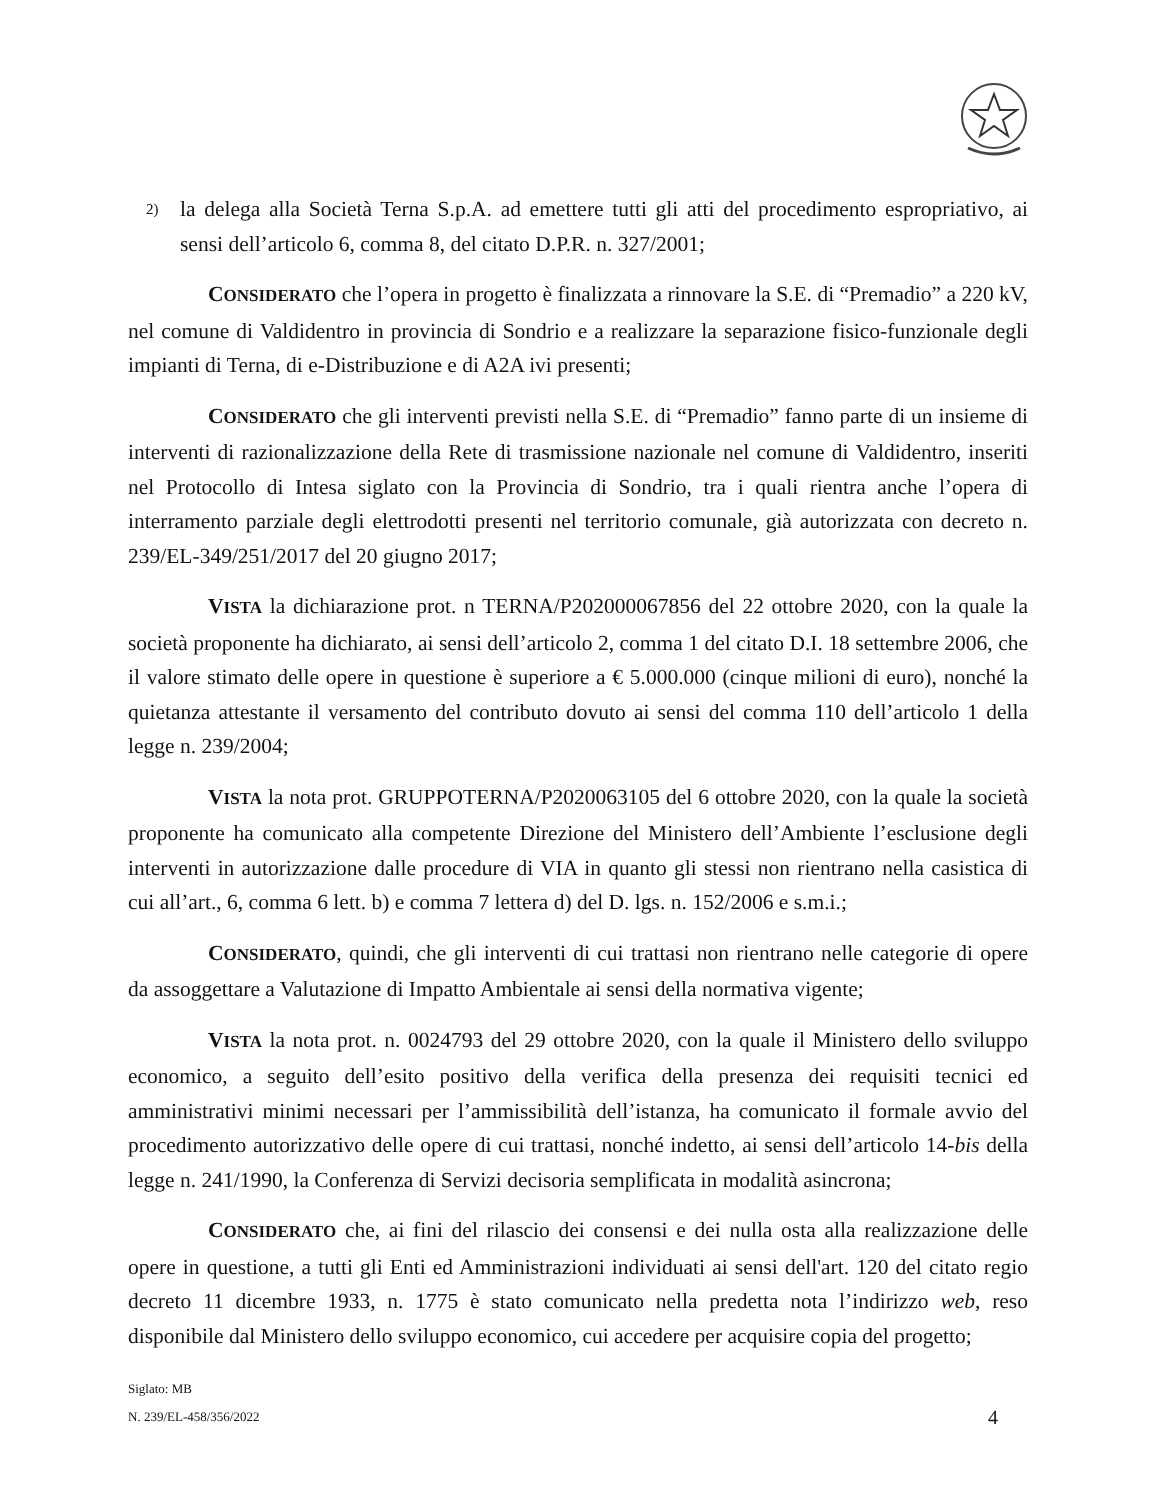2) la delega alla Società Terna S.p.A. ad emettere tutti gli atti del procedimento espropriativo, ai sensi dell’articolo 6, comma 8, del citato D.P.R. n. 327/2001;
CONSIDERATO che l’opera in progetto è finalizzata a rinnovare la S.E. di “Premadio” a 220 kV, nel comune di Valdidentro in provincia di Sondrio e a realizzare la separazione fisico-funzionale degli impianti di Terna, di e-Distribuzione e di A2A ivi presenti;
CONSIDERATO che gli interventi previsti nella S.E. di “Premadio” fanno parte di un insieme di interventi di razionalizzazione della Rete di trasmissione nazionale nel comune di Valdidentro, inseriti nel Protocollo di Intesa siglato con la Provincia di Sondrio, tra i quali rientra anche l’opera di interramento parziale degli elettrodotti presenti nel territorio comunale, già autorizzata con decreto n. 239/EL-349/251/2017 del 20 giugno 2017;
VISTA la dichiarazione prot. n TERNA/P202000067856 del 22 ottobre 2020, con la quale la società proponente ha dichiarato, ai sensi dell’articolo 2, comma 1 del citato D.I. 18 settembre 2006, che il valore stimato delle opere in questione è superiore a € 5.000.000 (cinque milioni di euro), nonché la quietanza attestante il versamento del contributo dovuto ai sensi del comma 110 dell’articolo 1 della legge n. 239/2004;
VISTA la nota prot. GRUPPOTERNA/P2020063105 del 6 ottobre 2020, con la quale la società proponente ha comunicato alla competente Direzione del Ministero dell’Ambiente l’esclusione degli interventi in autorizzazione dalle procedure di VIA in quanto gli stessi non rientrano nella casistica di cui all’art., 6, comma 6 lett. b) e comma 7 lettera d) del D. lgs. n. 152/2006 e s.m.i.;
CONSIDERATO, quindi, che gli interventi di cui trattasi non rientrano nelle categorie di opere da assoggettare a Valutazione di Impatto Ambientale ai sensi della normativa vigente;
VISTA la nota prot. n. 0024793 del 29 ottobre 2020, con la quale il Ministero dello sviluppo economico, a seguito dell’esito positivo della verifica della presenza dei requisiti tecnici ed amministrativi minimi necessari per l’ammissibilità dell’istanza, ha comunicato il formale avvio del procedimento autorizzativo delle opere di cui trattasi, nonché indetto, ai sensi dell’articolo 14-bis della legge n. 241/1990, la Conferenza di Servizi decisoria semplificata in modalità asincrona;
CONSIDERATO che, ai fini del rilascio dei consensi e dei nulla osta alla realizzazione delle opere in questione, a tutti gli Enti ed Amministrazioni individuati ai sensi dell'art. 120 del citato regio decreto 11 dicembre 1933, n. 1775 è stato comunicato nella predetta nota l’indirizzo web, reso disponibile dal Ministero dello sviluppo economico, cui accedere per acquisire copia del progetto;
Siglato: MB
N. 239/EL-458/356/2022
4